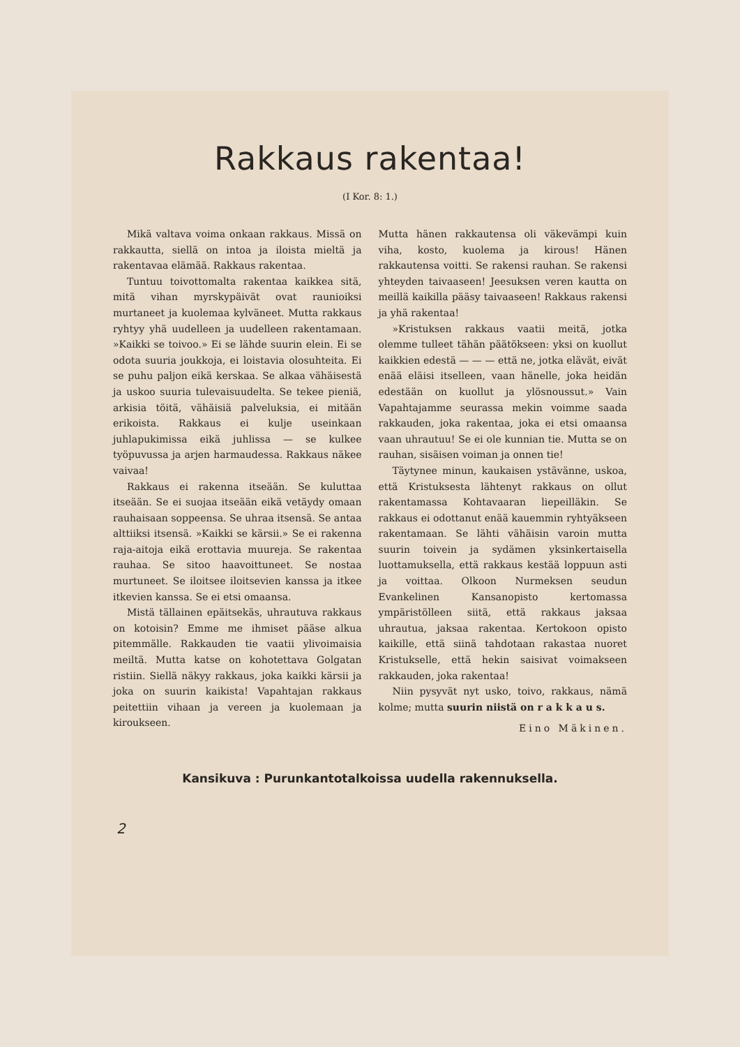Rakkaus rakentaa!
(I Kor. 8: 1.)
Mikä valtava voima onkaan rakkaus. Missä on rakkautta, siellä on intoa ja iloista mieltä ja rakentavaa elämää. Rakkaus rakentaa.
Tuntuu toivottomalta rakentaa kaikkea sitä, mitä vihan myrskypäivät ovat raunioiksi murtaneet ja kuolemaa kylvä­neet. Mutta rakkaus ryhtyy yhä uudelleen ja uudelleen rakentamaan. »Kaikki se toivoo.» Ei se lähde suurin elein. Ei se odota suuria joukkoja, ei loistavia olosuhteita. Ei se puhu paljon eikä kerskaa. Se alkaa vähäisestä ja uskoo suuria tulevaisuudelta. Se tekee pieniä, arkisia töitä, vähäisiä palveluksia, ei mitään erikoista. Rakkaus ei kulje useinkaan juhlapukimissa eikä juhlissa — se kulkee työpuvussa ja arjen harmaudessa. Rakkaus näkee vaivaa!
Rakkaus ei rakenna itseään. Se kuluttaa itseään. Se ei suojaa itseään eikä vetäydy omaan rauhaisaan soppeensa. Se uhraa itsensä. Se antaa alttiiksi itsensä. »Kaikki se kärsii.» Se ei rakenna raja-aitoja eikä erottavia muureja. Se rakentaa rauhaa. Se sitoo haavoittuneet. Se nostaa murtuneet. Se iloitsee iloitsevien kanssa ja itkee itkevien kanssa. Se ei etsi omaansa.
Mistä tällainen epäitsekäs, uhrautuva rakkaus on kotoisin? Emme me ihmiset pääse alkua pitemmälle. Rakkauden tie vaatii ylivoimaisia meiltä. Mutta katse on kohotettava Golgatan ristiin. Siellä näkyy rakkaus, joka kaikki kärsii ja joka on suurin kaikista! Vapahtajan rakkaus peitettiin vihaan ja vereen ja kuolemaan ja kiroukseen.
Mutta hänen rakkautensa oli väkevämpi kuin viha, kosto, kuolema ja kirous! Hänen rakkautensa voitti. Se rakensi rauhan. Se rakensi yhteyden taivaaseen! Jeesuksen veren kautta on meillä kaikilla pääsy taivaaseen! Rakkaus rakensi ja yhä rakentaa!
»Kristuksen rakkaus vaatii meitä, jotka olemme tulleet tähän päätökseen: yksi on kuollut kaikkien edestä — — — että ne, jotka elävät, eivät enää eläisi itselleen, vaan hänelle, joka heidän edestään on kuollut ja ylösnoussut.» Vain Vapahtajamme seurassa mekin voimme saada rakkauden, joka rakentaa, joka ei etsi omaansa vaan uhrautuu! Se ei ole kunnian tie. Mutta se on rauhan, sisäisen voiman ja onnen tie!
Täytynee minun, kaukaisen ystävänne, uskoa, että Kristuksesta lähtenyt rakkaus on ollut rakentamassa Kohtavaaran liepeilläkin. Se rakkaus ei odottanut enää kauemmin ryhtyäkseen rakentamaan. Se lähti vähäisin varoin mutta suurin toivein ja sydämen yksinkertaisella luottamuksella, että rakkaus kestää loppuun asti ja voittaa. Olkoon Nurmeksen seudun Evankelinen Kansanopisto kertomassa ympäristölleen siitä, että rakkaus jaksaa uhrautua, jaksaa rakentaa. Kertokoon opisto kaikille, että siinä tahdotaan rakastaa nuoret Kristukselle, että hekin saisivat voimakseen rakkauden, joka rakentaa!
Niin pysyvät nyt usko, toivo, rakkaus, nämä kolme; mutta suurin niistä on r a k k a u s.
Eino Mäkinen.
Kansikuva : Purunkantotalkoissa uudella rakennuksella.
2